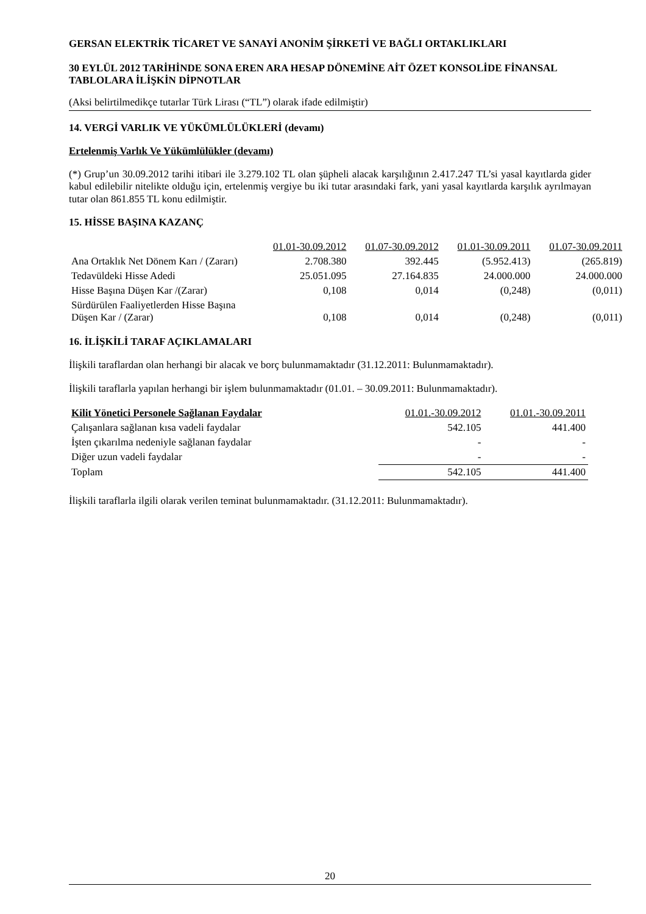GERSAN ELEKTRİK TİCARET VE SANAYİ ANONİM ŞİRKETİ VE BAĞLI ORTAKLIKLARI
30 EYLÜL 2012 TARİHİNDE SONA EREN ARA HESAP DÖNEMİNE AİT ÖZET KONSOLİDE FİNANSAL TABLOLARA İLİŞKİN DİPNOTLAR
(Aksi belirtilmedikçe tutarlar Türk Lirası (“TL”) olarak ifade edilmiştir)
14. VERGİ VARLIK VE YÜKÜMLÜLÜKLERİ (devamı)
Ertelenmiş Varlık Ve Yükümlülükler (devamı)
(*) Grup’un 30.09.2012 tarihi itibari ile 3.279.102 TL olan şüpheli alacak karşılığının 2.417.247 TL’si yasal kayıtlarda gider kabul edilebilir nitelikte olduğu için, ertelenmiş vergiye bu iki tutar arasındaki fark, yani yasal kayıtlarda karşılık ayrılmayan tutar olan 861.855 TL konu edilmiştir.
15. HİSSE BAŞINA KAZANÇ
| | 01.01-30.09.2012 | 01.07-30.09.2012 | 01.01-30.09.2011 | 01.07-30.09.2011 |
| --- | --- | --- | --- | --- |
| Ana Ortaklık Net Dönem Karı / (Zararı) | 2.708.380 | 392.445 | (5.952.413) | (265.819) |
| Tedavüldeki Hisse Adedi | 25.051.095 | 27.164.835 | 24.000.000 | 24.000.000 |
| Hisse Başına Düşen Kar /(Zarar) | 0,108 | 0,014 | (0,248) | (0,011) |
| Sürdürülen Faaliyetlerden Hisse Başına Düşen Kar / (Zarar) | 0,108 | 0,014 | (0,248) | (0,011) |
16. İLİŞKİLİ TARAF AÇIKLAMALARI
İlişkili taraflardan olan herhangi bir alacak ve borç bulunmamaktadır (31.12.2011: Bulunmamaktadır).
İlişkili taraflarla yapılan herhangi bir işlem bulunmamaktadır (01.01. – 30.09.2011: Bulunmamaktadır).
| Kilit Yönetici Personele Sağlanan Faydalar | 01.01.-30.09.2012 | 01.01.-30.09.2011 |
| --- | --- | --- |
| Çalışanlara sağlanan kısa vadeli faydalar | 542.105 | 441.400 |
| İşten çıkarılma nedeniyle sağlanan faydalar | - | - |
| Diğer uzun vadeli faydalar | - | - |
| Toplam | 542.105 | 441.400 |
İlişkili taraflarla ilgili olarak verilen teminat bulunmamaktadır. (31.12.2011: Bulunmamaktadır).
20